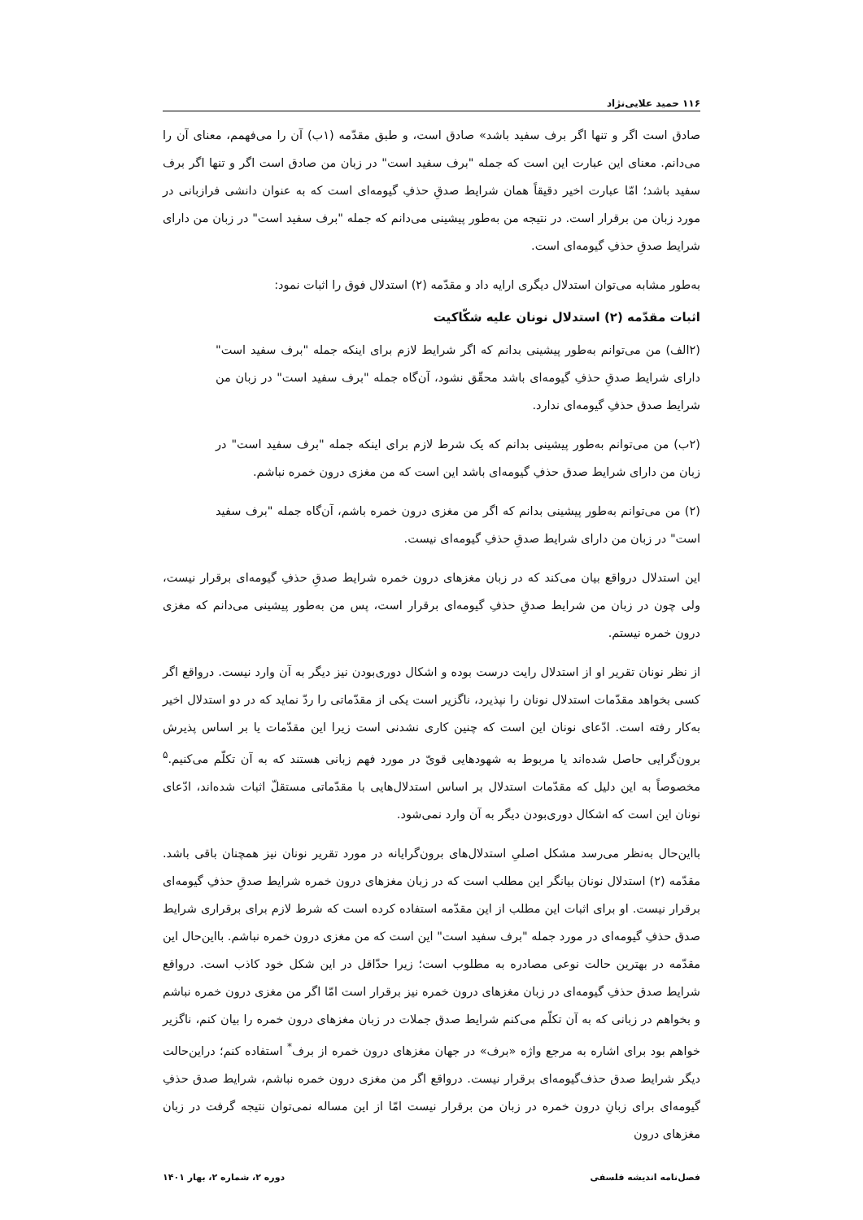۱۱۶ حمید علایی‌نژاد
صادق است اگر و تنها اگر برف سفید باشد» صادق است، و طبق مقدّمه (۱ب) آن را می‌فهمم، معنای آن را می‌دانم. معنای این عبارت این است که جمله "برف سفید است" در زبان من صادق است اگر و تنها اگر برف سفید باشد؛ امّا عبارت اخیر دقیقاً همان شرایط صدقِ حذفِ گیومه‌ای است که به عنوان دانشی فرازبانی در مورد زبان من برقرار است. در نتیجه من به‌طور پیشینی می‌دانم که جمله "برف سفید است" در زبان من دارای شرایط صدقِ حذفِ گیومه‌ای است.
به‌طور مشابه می‌توان استدلال دیگری ارایه داد و مقدّمه (۲) استدلال فوق را اثبات نمود:
اثبات مقدّمه (۲) استدلال نونان علیه شکّاکیت
(۲الف) من می‌توانم به‌طور پیشینی بدانم که اگر شرایط لازم برای اینکه جمله "برف سفید است" دارای شرایط صدقِ حذفِ گیومه‌ای باشد محقّق نشود، آن‌گاه جمله "برف سفید است" در زبان من شرایط صدق حذفِ گیومه‌ای ندارد.
(۲ب) من می‌توانم به‌طور پیشینی بدانم که یک شرط لازم برای اینکه جمله "برف سفید است" در زبان من دارای شرایط صدق حذفِ گیومه‌ای باشد این است که من مغزی درون خمره نباشم.
(۲) من می‌توانم به‌طور پیشینی بدانم که اگر من مغزی درون خمره باشم، آن‌گاه جمله "برف سفید است" در زبان من دارای شرایط صدقِ حذفِ گیومه‌ای نیست.
این استدلال درواقع بیان می‌کند که در زبان مغزهای درون خمره شرایط صدقِ حذفِ گیومه‌ای برقرار نیست، ولی چون در زبان من شرایط صدقِ حذفِ گیومه‌ای برقرار است، پس من به‌طور پیشینی می‌دانم که مغزی درون خمره نیستم.
از نظر نونان تقریر او از استدلال رایت درست بوده و اشکال دوری‌بودن نیز دیگر به آن وارد نیست. درواقع اگر کسی بخواهد مقدّمات استدلال نونان را نپذیرد، ناگزیر است یکی از مقدّماتی را ردّ نماید که در دو استدلال اخیر به‌کار رفته است. ادّعای نونان این است که چنین کاری نشدنی است زیرا این مقدّمات یا بر اساس پذیرش برون‌گرایی حاصل شده‌اند یا مربوط به شهودهایی قویّ در مورد فهم زبانی هستند که به آن تکلّم می‌کنیم.<sup>۵</sup> مخصوصاً به این دلیل که مقدّمات استدلال بر اساس استدلال‌هایی با مقدّماتی مستقلّ اثبات شده‌اند، ادّعای نونان این است که اشکال دوری‌بودن دیگر به آن وارد نمی‌شود.
بااین‌حال به‌نظر می‌رسد مشکل اصلیِ استدلال‌های برون‌گرایانه در مورد تقریر نونان نیز همچنان باقی باشد. مقدّمه (۲) استدلال نونان بیانگر این مطلب است که در زبان مغزهای درون خمره شرایط صدقِ حذفِ گیومه‌ای برقرار نیست. او برای اثبات این مطلب از این مقدّمه استفاده کرده است که شرط لازم برای برقراری شرایط صدق حذفِ گیومه‌ای در مورد جمله "برف سفید است" این است که من مغزی درون خمره نباشم. بااین‌حال این مقدّمه در بهترین حالت نوعی مصادره به مطلوب است؛ زیرا حدّاقل در این شکل خود کاذب است. درواقع شرایط صدق حذفِ گیومه‌ای در زبان مغزهای درون خمره نیز برقرار است امّا اگر من مغزی درون خمره نباشم و بخواهم در زبانی که به آن تکلّم می‌کنم شرایط صدق جملات در زبان مغزهای درون خمره را بیان کنم، ناگزیر خواهم بود برای اشاره به مرجع واژه «برف» در جهان مغزهای درون خمره از برف<sup>*</sup> استفاده کنم؛ دراین‌حالت دیگر شرایط صدق حذف‌گیومه‌ای برقرار نیست. درواقع اگر من مغزی درون خمره نباشم، شرایط صدق حذفِ گیومه‌ای برای زبانِ درون خمره در زبان من برقرار نیست امّا از این مساله نمی‌توان نتیجه گرفت در زبان مغزهای درون
فصل‌نامه اندیشه فلسفی دوره ۲، شماره ۲، بهار ۱۴۰۱